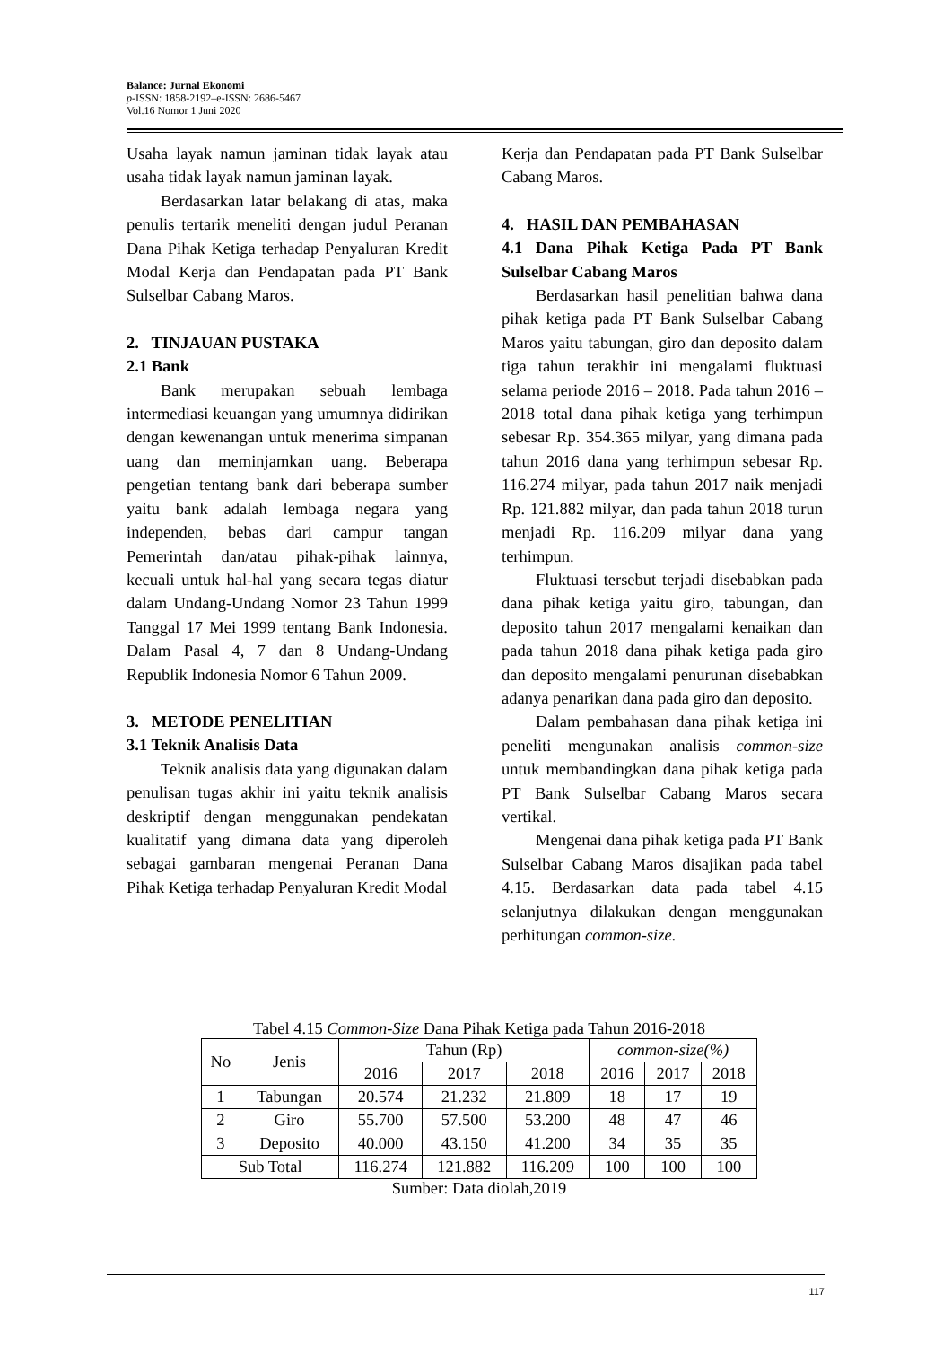Balance: Jurnal Ekonomi
p-ISSN: 1858-2192–e-ISSN: 2686-5467
Vol.16 Nomor 1 Juni 2020
Usaha layak namun jaminan tidak layak atau usaha tidak layak namun jaminan layak.
Berdasarkan latar belakang di atas, maka penulis tertarik meneliti dengan judul Peranan Dana Pihak Ketiga terhadap Penyaluran Kredit Modal Kerja dan Pendapatan pada PT Bank Sulselbar Cabang Maros.
2. TINJAUAN PUSTAKA
2.1 Bank
Bank merupakan sebuah lembaga intermediasi keuangan yang umumnya didirikan dengan kewenangan untuk menerima simpanan uang dan meminjamkan uang. Beberapa pengetian tentang bank dari beberapa sumber yaitu bank adalah lembaga negara yang independen, bebas dari campur tangan Pemerintah dan/atau pihak-pihak lainnya, kecuali untuk hal-hal yang secara tegas diatur dalam Undang-Undang Nomor 23 Tahun 1999 Tanggal 17 Mei 1999 tentang Bank Indonesia. Dalam Pasal 4, 7 dan 8 Undang-Undang Republik Indonesia Nomor 6 Tahun 2009.
3. METODE PENELITIAN
3.1 Teknik Analisis Data
Teknik analisis data yang digunakan dalam penulisan tugas akhir ini yaitu teknik analisis deskriptif dengan menggunakan pendekatan kualitatif yang dimana data yang diperoleh sebagai gambaran mengenai Peranan Dana Pihak Ketiga terhadap Penyaluran Kredit Modal
Kerja dan Pendapatan pada PT Bank Sulselbar Cabang Maros.
4. HASIL DAN PEMBAHASAN
4.1 Dana Pihak Ketiga Pada PT Bank Sulselbar Cabang Maros
Berdasarkan hasil penelitian bahwa dana pihak ketiga pada PT Bank Sulselbar Cabang Maros yaitu tabungan, giro dan deposito dalam tiga tahun terakhir ini mengalami fluktuasi selama periode 2016 – 2018. Pada tahun 2016 – 2018 total dana pihak ketiga yang terhimpun sebesar Rp. 354.365 milyar, yang dimana pada tahun 2016 dana yang terhimpun sebesar Rp. 116.274 milyar, pada tahun 2017 naik menjadi Rp. 121.882 milyar, dan pada tahun 2018 turun menjadi Rp. 116.209 milyar dana yang terhimpun.
Fluktuasi tersebut terjadi disebabkan pada dana pihak ketiga yaitu giro, tabungan, dan deposito tahun 2017 mengalami kenaikan dan pada tahun 2018 dana pihak ketiga pada giro dan deposito mengalami penurunan disebabkan adanya penarikan dana pada giro dan deposito.
Dalam pembahasan dana pihak ketiga ini peneliti mengunakan analisis common-size untuk membandingkan dana pihak ketiga pada PT Bank Sulselbar Cabang Maros secara vertikal.
Mengenai dana pihak ketiga pada PT Bank Sulselbar Cabang Maros disajikan pada tabel 4.15. Berdasarkan data pada tabel 4.15 selanjutnya dilakukan dengan menggunakan perhitungan common-size.
Tabel 4.15 Common-Size Dana Pihak Ketiga pada Tahun 2016-2018
| No | Jenis | Tahun (Rp) | | | common-size(%) | | |
| --- | --- | --- | --- | --- | --- | --- | --- |
| | | 2016 | 2017 | 2018 | 2016 | 2017 | 2018 |
| 1 | Tabungan | 20.574 | 21.232 | 21.809 | 18 | 17 | 19 |
| 2 | Giro | 55.700 | 57.500 | 53.200 | 48 | 47 | 46 |
| 3 | Deposito | 40.000 | 43.150 | 41.200 | 34 | 35 | 35 |
| Sub Total | | 116.274 | 121.882 | 116.209 | 100 | 100 | 100 |
Sumber: Data diolah,2019
117